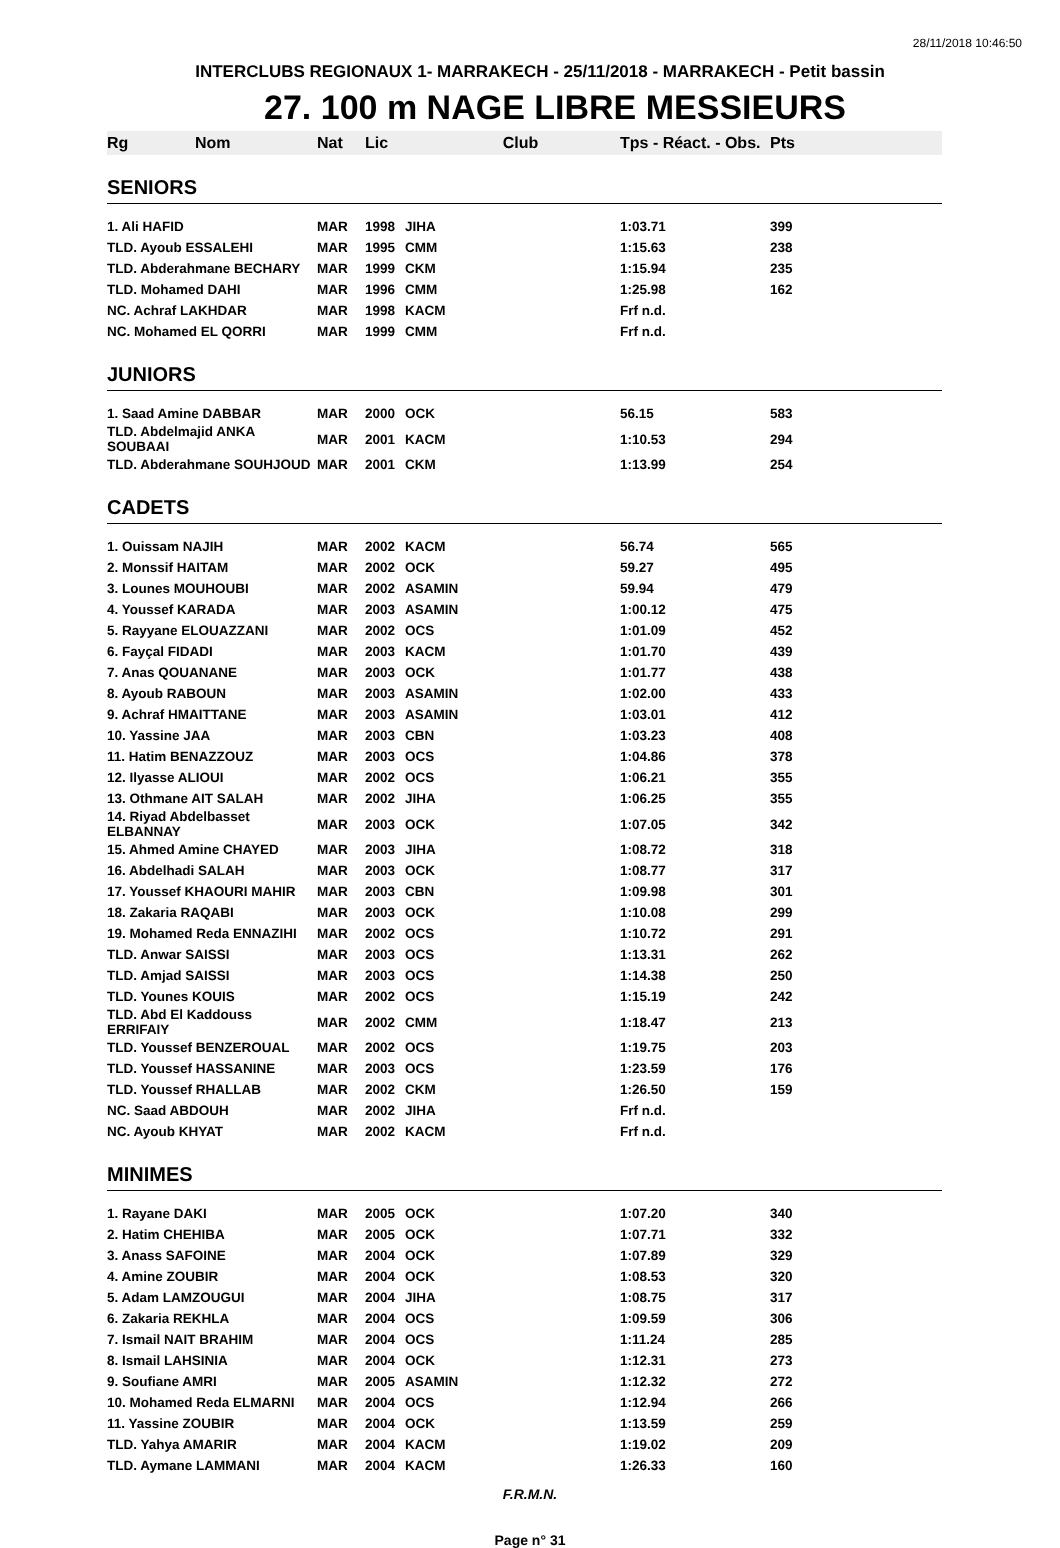28/11/2018 10:46:50
INTERCLUBS REGIONAUX 1- MARRAKECH - 25/11/2018 - MARRAKECH - Petit bassin
27. 100 m NAGE LIBRE MESSIEURS
| Rg Nom | Nat | Lic | Club | Tps - Réact. - Obs. | Pts |
| --- | --- | --- | --- | --- | --- |
| SENIORS | | | | | |
| 1. Ali HAFID | MAR | 1998 | JIHA | 1:03.71 | 399 |
| TLD. Ayoub ESSALEHI | MAR | 1995 | CMM | 1:15.63 | 238 |
| TLD. Abderahmane BECHARY | MAR | 1999 | CKM | 1:15.94 | 235 |
| TLD. Mohamed DAHI | MAR | 1996 | CMM | 1:25.98 | 162 |
| NC. Achraf LAKHDAR | MAR | 1998 | KACM | Frf n.d. | |
| NC. Mohamed EL QORRI | MAR | 1999 | CMM | Frf n.d. | |
| JUNIORS | | | | | |
| 1. Saad Amine DABBAR | MAR | 2000 | OCK | 56.15 | 583 |
| TLD. Abdelmajid ANKA SOUBAAI | MAR | 2001 | KACM | 1:10.53 | 294 |
| TLD. Abderahmane SOUHJOUD | MAR | 2001 | CKM | 1:13.99 | 254 |
| CADETS | | | | | |
| 1. Ouissam NAJIH | MAR | 2002 | KACM | 56.74 | 565 |
| 2. Monssif HAITAM | MAR | 2002 | OCK | 59.27 | 495 |
| 3. Lounes MOUHOUBI | MAR | 2002 | ASAMIN | 59.94 | 479 |
| 4. Youssef KARADA | MAR | 2003 | ASAMIN | 1:00.12 | 475 |
| 5. Rayyane ELOUAZZANI | MAR | 2002 | OCS | 1:01.09 | 452 |
| 6. Fayçal FIDADI | MAR | 2003 | KACM | 1:01.70 | 439 |
| 7. Anas QOUANANE | MAR | 2003 | OCK | 1:01.77 | 438 |
| 8. Ayoub RABOUN | MAR | 2003 | ASAMIN | 1:02.00 | 433 |
| 9. Achraf HMAITTANE | MAR | 2003 | ASAMIN | 1:03.01 | 412 |
| 10. Yassine JAA | MAR | 2003 | CBN | 1:03.23 | 408 |
| 11. Hatim BENAZZOUZ | MAR | 2003 | OCS | 1:04.86 | 378 |
| 12. Ilyasse ALIOUI | MAR | 2002 | OCS | 1:06.21 | 355 |
| 13. Othmane AIT SALAH | MAR | 2002 | JIHA | 1:06.25 | 355 |
| 14. Riyad Abdelbasset ELBANNAY | MAR | 2003 | OCK | 1:07.05 | 342 |
| 15. Ahmed Amine CHAYED | MAR | 2003 | JIHA | 1:08.72 | 318 |
| 16. Abdelhadi SALAH | MAR | 2003 | OCK | 1:08.77 | 317 |
| 17. Youssef KHAOURI MAHIR | MAR | 2003 | CBN | 1:09.98 | 301 |
| 18. Zakaria RAQABI | MAR | 2003 | OCK | 1:10.08 | 299 |
| 19. Mohamed Reda ENNAZIHI | MAR | 2002 | OCS | 1:10.72 | 291 |
| TLD. Anwar SAISSI | MAR | 2003 | OCS | 1:13.31 | 262 |
| TLD. Amjad SAISSI | MAR | 2003 | OCS | 1:14.38 | 250 |
| TLD. Younes KOUIS | MAR | 2002 | OCS | 1:15.19 | 242 |
| TLD. Abd El Kaddouss ERRIFAIY | MAR | 2002 | CMM | 1:18.47 | 213 |
| TLD. Youssef BENZEROUAL | MAR | 2002 | OCS | 1:19.75 | 203 |
| TLD. Youssef HASSANINE | MAR | 2003 | OCS | 1:23.59 | 176 |
| TLD. Youssef RHALLAB | MAR | 2002 | CKM | 1:26.50 | 159 |
| NC. Saad ABDOUH | MAR | 2002 | JIHA | Frf n.d. | |
| NC. Ayoub KHYAT | MAR | 2002 | KACM | Frf n.d. | |
| MINIMES | | | | | |
| 1. Rayane DAKI | MAR | 2005 | OCK | 1:07.20 | 340 |
| 2. Hatim CHEHIBA | MAR | 2005 | OCK | 1:07.71 | 332 |
| 3. Anass SAFOINE | MAR | 2004 | OCK | 1:07.89 | 329 |
| 4. Amine ZOUBIR | MAR | 2004 | OCK | 1:08.53 | 320 |
| 5. Adam LAMZOUGUI | MAR | 2004 | JIHA | 1:08.75 | 317 |
| 6. Zakaria REKHLA | MAR | 2004 | OCS | 1:09.59 | 306 |
| 7. Ismail NAIT BRAHIM | MAR | 2004 | OCS | 1:11.24 | 285 |
| 8. Ismail LAHSINIA | MAR | 2004 | OCK | 1:12.31 | 273 |
| 9. Soufiane AMRI | MAR | 2005 | ASAMIN | 1:12.32 | 272 |
| 10. Mohamed Reda ELMARNI | MAR | 2004 | OCS | 1:12.94 | 266 |
| 11. Yassine ZOUBIR | MAR | 2004 | OCK | 1:13.59 | 259 |
| TLD. Yahya AMARIR | MAR | 2004 | KACM | 1:19.02 | 209 |
| TLD. Aymane LAMMANI | MAR | 2004 | KACM | 1:26.33 | 160 |
F.R.M.N.
Page n° 31